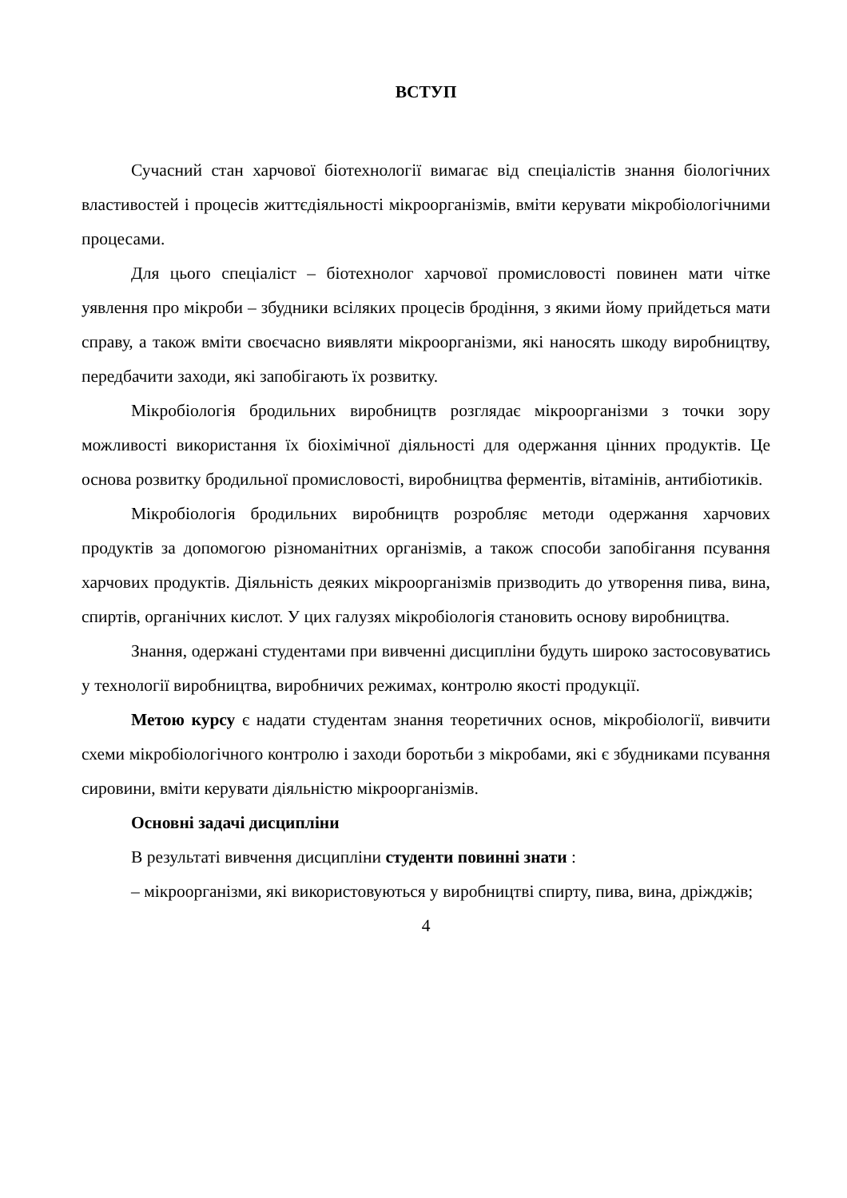ВСТУП
Сучасний стан харчової біотехнології вимагає від спеціалістів знання біологічних властивостей і процесів життєдіяльності мікроорганізмів, вміти керувати мікробіологічними процесами.
Для цього спеціаліст – біотехнолог харчової промисловості повинен мати чітке уявлення про мікроби – збудники всіляких процесів бродіння, з якими йому прийдеться мати справу, а також вміти своєчасно виявляти мікроорганізми, які наносять шкоду виробництву, передбачити заходи, які запобігають їх розвитку.
Мікробіологія бродильних виробництв розглядає мікроорганізми з точки зору можливості використання їх біохімічної діяльності для одержання цінних продуктів. Це основа розвитку бродильної промисловості, виробництва ферментів, вітамінів, антибіотиків.
Мікробіологія бродильних виробництв розробляє методи одержання харчових продуктів за допомогою різноманітних організмів, а також способи запобігання псування харчових продуктів. Діяльність деяких мікроорганізмів призводить до утворення пива, вина, спиртів, органічних кислот. У цих галузях мікробіологія становить основу виробництва.
Знання, одержані студентами при вивченні дисципліни будуть широко застосовуватись у технології виробництва, виробничих режимах, контролю якості продукції.
Метою курсу є надати студентам знання теоретичних основ, мікробіології, вивчити схеми мікробіологічного контролю і заходи боротьби з мікробами, які є збудниками псування сировини, вміти керувати діяльністю мікроорганізмів.
Основні задачі дисципліни
В результаті вивчення дисципліни студенти повинні знати :
– мікроорганізми, які використовуються у виробництві спирту, пива, вина, дріжджів;
4